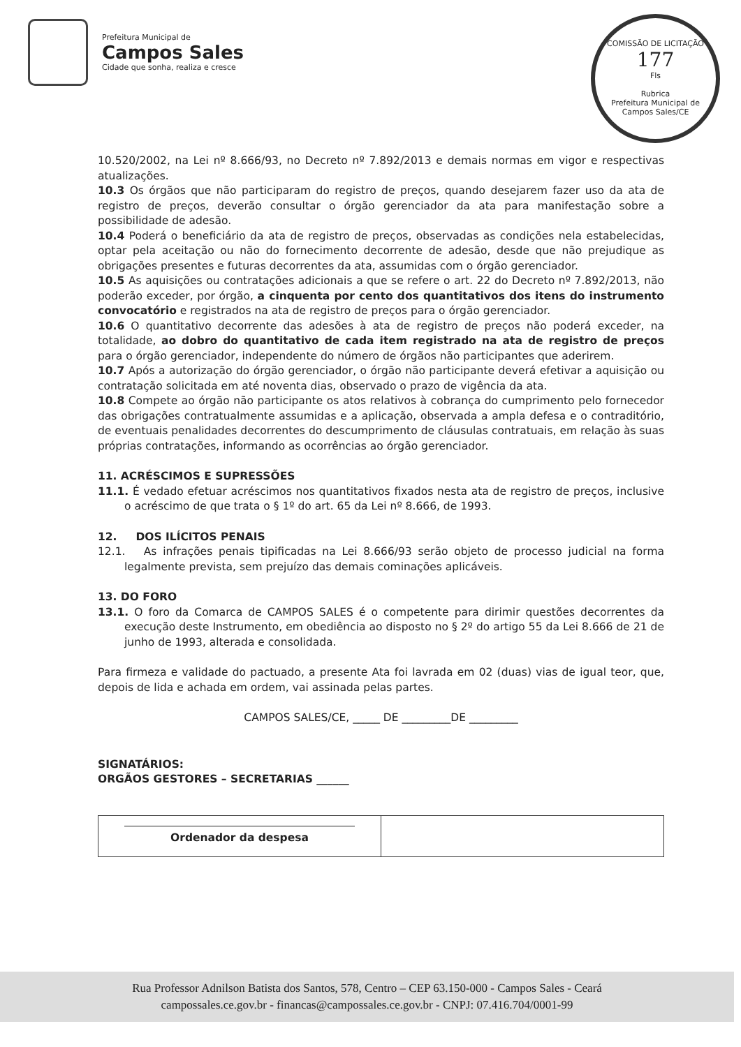Prefeitura Municipal de
Campos Sales
Cidade que sonha, realiza e cresce
COMISSÃO DE LICITAÇÃO
177
Fls
Rubrica
Prefeitura Municipal de Campos Sales/CE
10.520/2002, na Lei nº 8.666/93, no Decreto nº 7.892/2013 e demais normas em vigor e respectivas atualizações.
10.3 Os órgãos que não participaram do registro de preços, quando desejarem fazer uso da ata de registro de preços, deverão consultar o órgão gerenciador da ata para manifestação sobre a possibilidade de adesão.
10.4 Poderá o beneficiário da ata de registro de preços, observadas as condições nela estabelecidas, optar pela aceitação ou não do fornecimento decorrente de adesão, desde que não prejudique as obrigações presentes e futuras decorrentes da ata, assumidas com o órgão gerenciador.
10.5 As aquisições ou contratações adicionais a que se refere o art. 22 do Decreto nº 7.892/2013, não poderão exceder, por órgão, a cinquenta por cento dos quantitativos dos itens do instrumento convocatório e registrados na ata de registro de preços para o órgão gerenciador.
10.6 O quantitativo decorrente das adesões à ata de registro de preços não poderá exceder, na totalidade, ao dobro do quantitativo de cada item registrado na ata de registro de preços para o órgão gerenciador, independente do número de órgãos não participantes que aderirem.
10.7 Após a autorização do órgão gerenciador, o órgão não participante deverá efetivar a aquisição ou contratação solicitada em até noventa dias, observado o prazo de vigência da ata.
10.8 Compete ao órgão não participante os atos relativos à cobrança do cumprimento pelo fornecedor das obrigações contratualmente assumidas e a aplicação, observada a ampla defesa e o contraditório, de eventuais penalidades decorrentes do descumprimento de cláusulas contratuais, em relação às suas próprias contratações, informando as ocorrências ao órgão gerenciador.
11. ACRÉSCIMOS E SUPRESSÕES
11.1. É vedado efetuar acréscimos nos quantitativos fixados nesta ata de registro de preços, inclusive o acréscimo de que trata o § 1º do art. 65 da Lei nº 8.666, de 1993.
12. DOS ILÍCITOS PENAIS
12.1. As infrações penais tipificadas na Lei 8.666/93 serão objeto de processo judicial na forma legalmente prevista, sem prejuízo das demais cominações aplicáveis.
13. DO FORO
13.1. O foro da Comarca de CAMPOS SALES é o competente para dirimir questões decorrentes da execução deste Instrumento, em obediência ao disposto no § 2º do artigo 55 da Lei 8.666 de 21 de junho de 1993, alterada e consolidada.
Para firmeza e validade do pactuado, a presente Ata foi lavrada em 02 (duas) vias de igual teor, que, depois de lida e achada em ordem, vai assinada pelas partes.
CAMPOS SALES/CE, _____ DE _________DE _________
SIGNATÁRIOS:
ORGÃOS GESTORES – SECRETARIAS ______
| Ordenador da despesa | |
Rua Professor Adnilson Batista dos Santos, 578, Centro – CEP 63.150-000 - Campos Sales - Ceará
campossales.ce.gov.br - financas@campossales.ce.gov.br - CNPJ: 07.416.704/0001-99